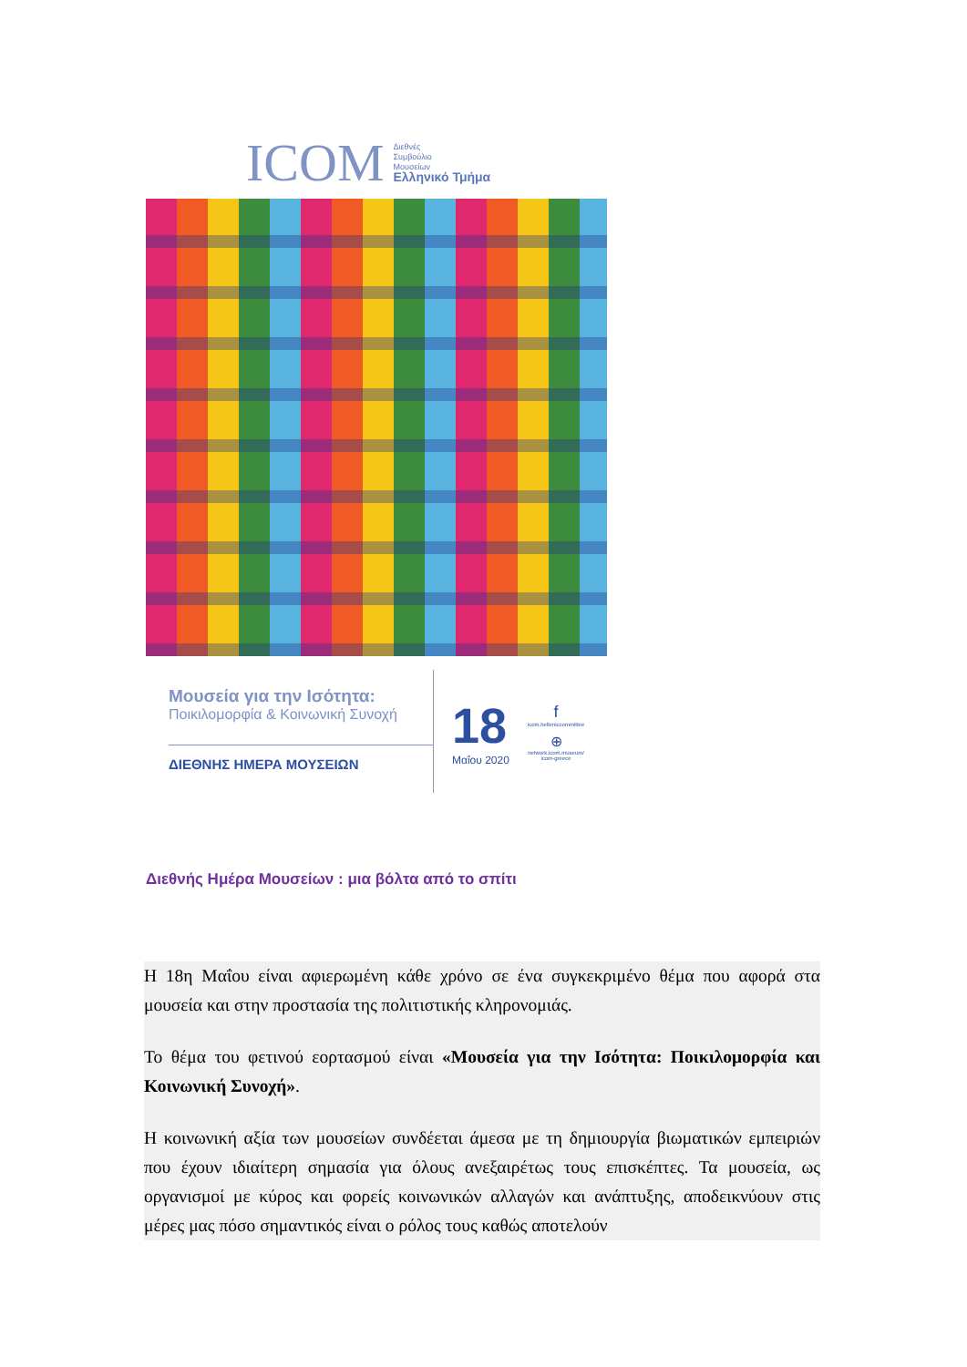ICOM Διεθνές
Συμβούλιο
Μουσείων
Ελληνικό Τμήμα
Μουσεία για την Ισότητα:
Ποικιλομορφία & Κοινωνική Συνοχή
ΔΙΕΘΝΗΣ ΗΜΕΡΑ ΜΟΥΣΕΙΩΝ
18
Μαΐου 2020
f
icom.helleniccommittee
⊕
network.icom.museum/
icom-greece
Διεθνής Ημέρα Μουσείων : μια βόλτα από το σπίτι
Η 18η Μαΐου είναι αφιερωμένη κάθε χρόνο σε ένα συγκεκριμένο θέμα που αφορά στα μουσεία και στην προστασία της πολιτιστικής κληρονομιάς.
Το θέμα του φετινού εορτασμού είναι «Μουσεία για την Ισότητα: Ποικιλομορφία και Κοινωνική Συνοχή».
Η κοινωνική αξία των μουσείων συνδέεται άμεσα με τη δημιουργία βιωματικών εμπειριών που έχουν ιδιαίτερη σημασία για όλους ανεξαιρέτως τους επισκέπτες. Τα μουσεία, ως οργανισμοί με κύρος και φορείς κοινωνικών αλλαγών και ανάπτυξης, αποδεικνύουν στις μέρες μας πόσο σημαντικός είναι ο ρόλος τους καθώς αποτελούν